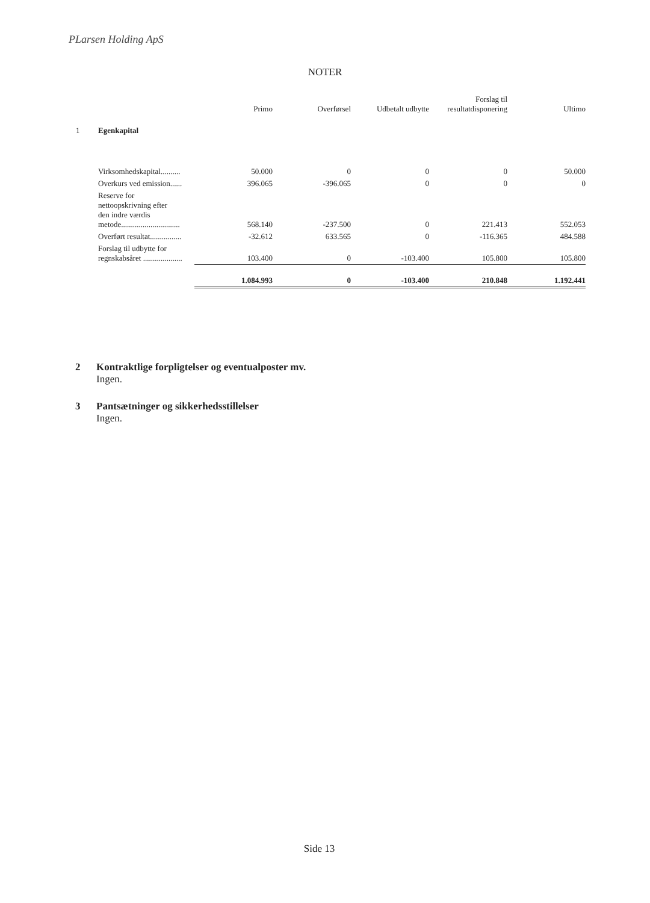PLarsen Holding ApS
NOTER
| | | Primo | Overførsel | Udbetalt udbytte | Forslag til resultatdisponering | Ultimo |
| --- | --- | --- | --- | --- | --- | --- |
| 1 | Egenkapital | | | | | |
| | Virksomhedskapital.......... | 50.000 | 0 | 0 | 0 | 50.000 |
| | Overkurs ved emission...... | 396.065 | -396.065 | 0 | 0 | 0 |
| | Reserve for nettoopskrivning efter den indre værdis metode.............................. | 568.140 | -237.500 | 0 | 221.413 | 552.053 |
| | Overført resultat................ | -32.612 | 633.565 | 0 | -116.365 | 484.588 |
| | Forslag til udbytte for regnskabsåret .................... | 103.400 | 0 | -103.400 | 105.800 | 105.800 |
| | | 1.084.993 | 0 | -103.400 | 210.848 | 1.192.441 |
2 Kontraktlige forpligtelser og eventualposter mv.
Ingen.
3 Pantsætninger og sikkerhedsstillelser
Ingen.
Side 13